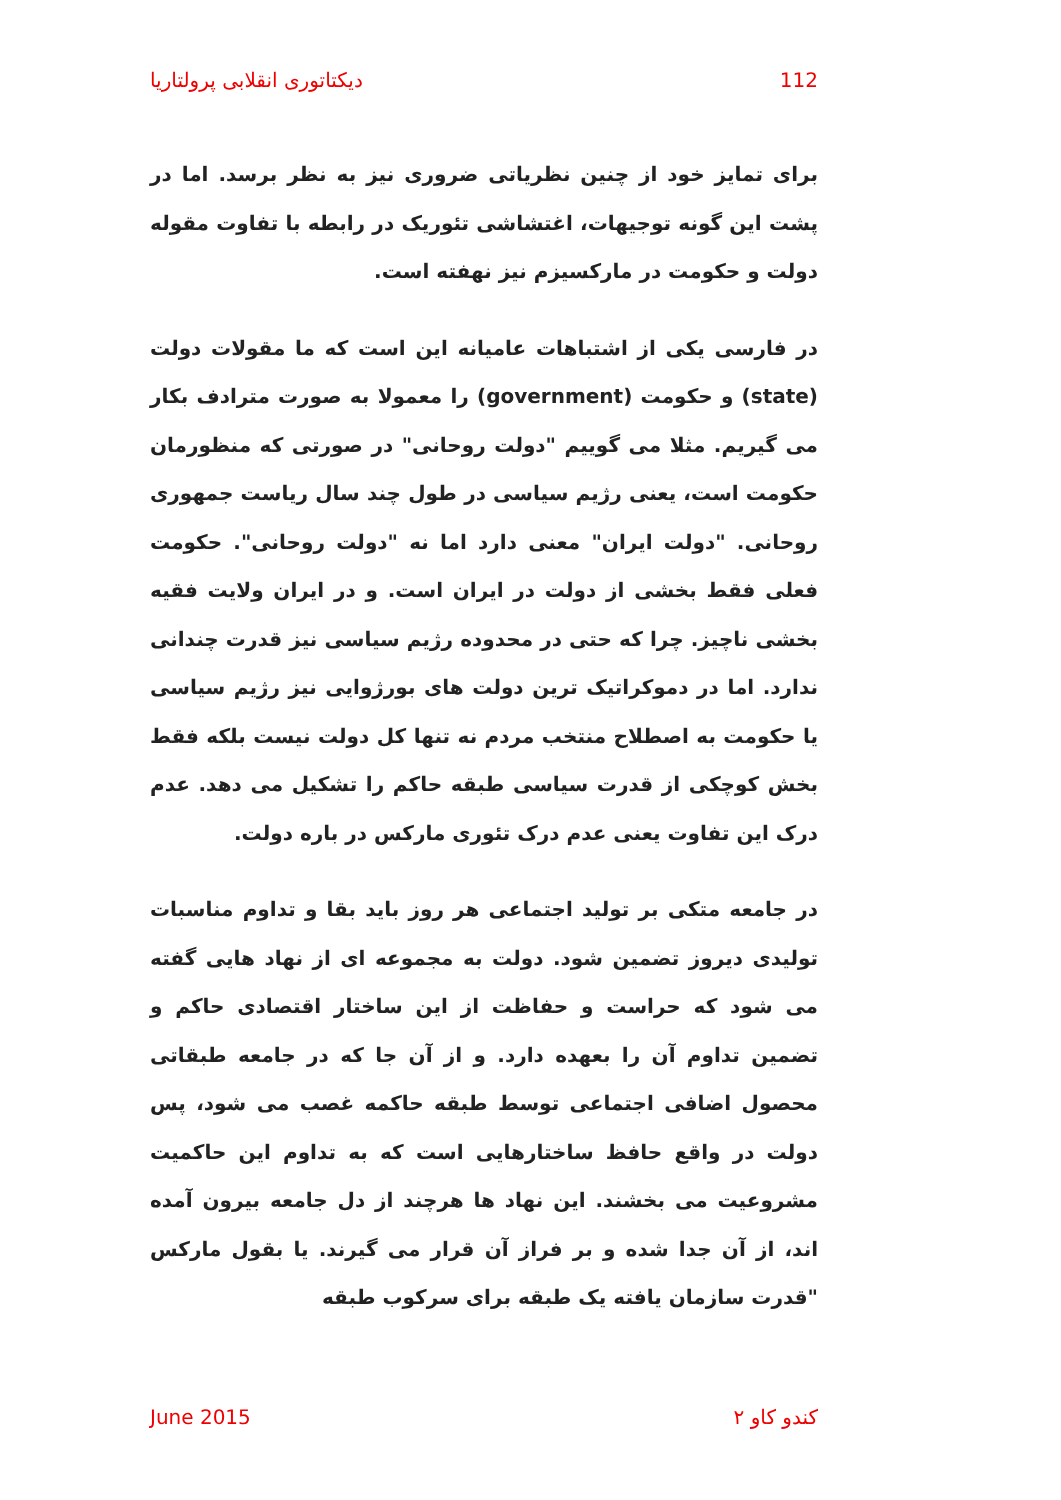دیکتاتوری انقلابی پرولتاریا 112
برای تمایز خود از چنین نظریاتی ضروری نیز به نظر برسد. اما در پشت این گونه توجیهات، اغتشاشی تئوریک در رابطه با تفاوت مقوله دولت و حکومت در مارکسیزم نیز نهفته است.
در فارسی یکی از اشتباهات عامیانه این است که ما مقولات دولت (state) و حکومت (government) را معمولا به صورت مترادف بکار می گیریم. مثلا می گوییم "دولت روحانی" در صورتی که منظورمان حکومت است، یعنی رژیم سیاسی در طول چند سال ریاست جمهوری روحانی. "دولت ایران" معنی دارد اما نه "دولت روحانی". حکومت فعلی فقط بخشی از دولت در ایران است. و در ایران ولایت فقیه بخشی ناچیز. چرا که حتی در محدوده رژیم سیاسی نیز قدرت چندانی ندارد. اما در دموکراتیک ترین دولت های بورژوایی نیز رژیم سیاسی یا حکومت به اصطلاح منتخب مردم نه تنها کل دولت نیست بلکه فقط بخش کوچکی از قدرت سیاسی طبقه حاکم را تشکیل می دهد. عدم درک این تفاوت یعنی عدم درک تئوری مارکس در باره دولت.
در جامعه متکی بر تولید اجتماعی هر روز باید بقا و تداوم مناسبات تولیدی دیروز تضمین شود. دولت به مجموعه ای از نهاد هایی گفته می شود که حراست و حفاظت از این ساختار اقتصادی حاکم و تضمین تداوم آن را بعهده دارد. و از آن جا که در جامعه طبقاتی محصول اضافی اجتماعی توسط طبقه حاکمه غصب می شود، پس دولت در واقع حافظ ساختارهایی است که به تداوم این حاکمیت مشروعیت می بخشند. این نهاد ها هرچند از دل جامعه بیرون آمده اند، از آن جدا شده و بر فراز آن قرار می گیرند. یا بقول مارکس "قدرت سازمان یافته یک طبقه برای سرکوب طبقه
June 2015 کندو کاو ۲